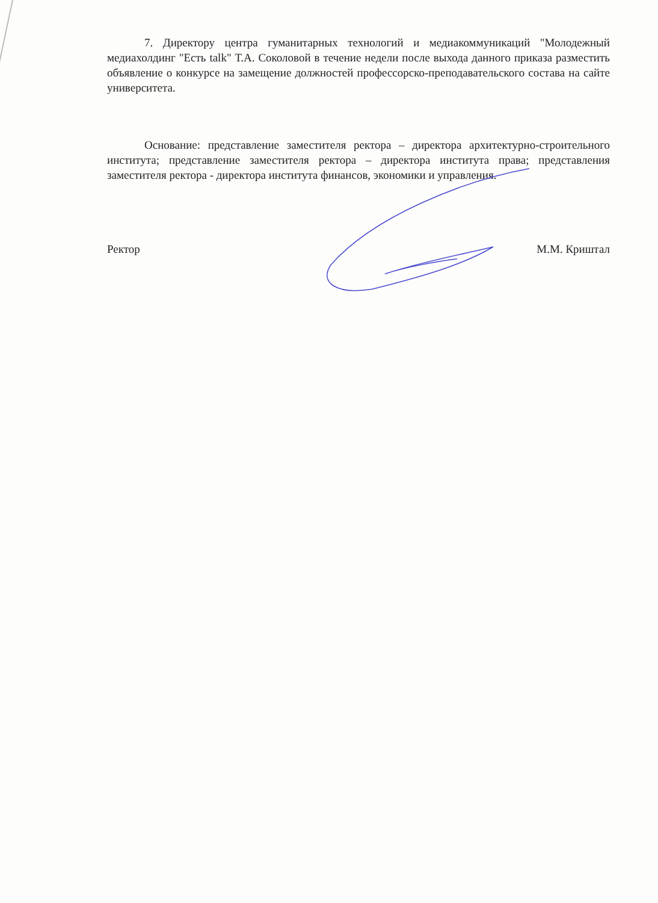7. Директору центра гуманитарных технологий и медиакоммуникаций "Молодежный медиахолдинг "Есть talk" Т.А. Соколовой в течение недели после выхода данного приказа разместить объявление о конкурсе на замещение должностей профессорско-преподавательского состава на сайте университета.
Основание: представление заместителя ректора – директора архитектурно-строительного института; представление заместителя ректора – директора института права; представления заместителя ректора - директора института финансов, экономики и управления.
Ректор М.М. Криштал